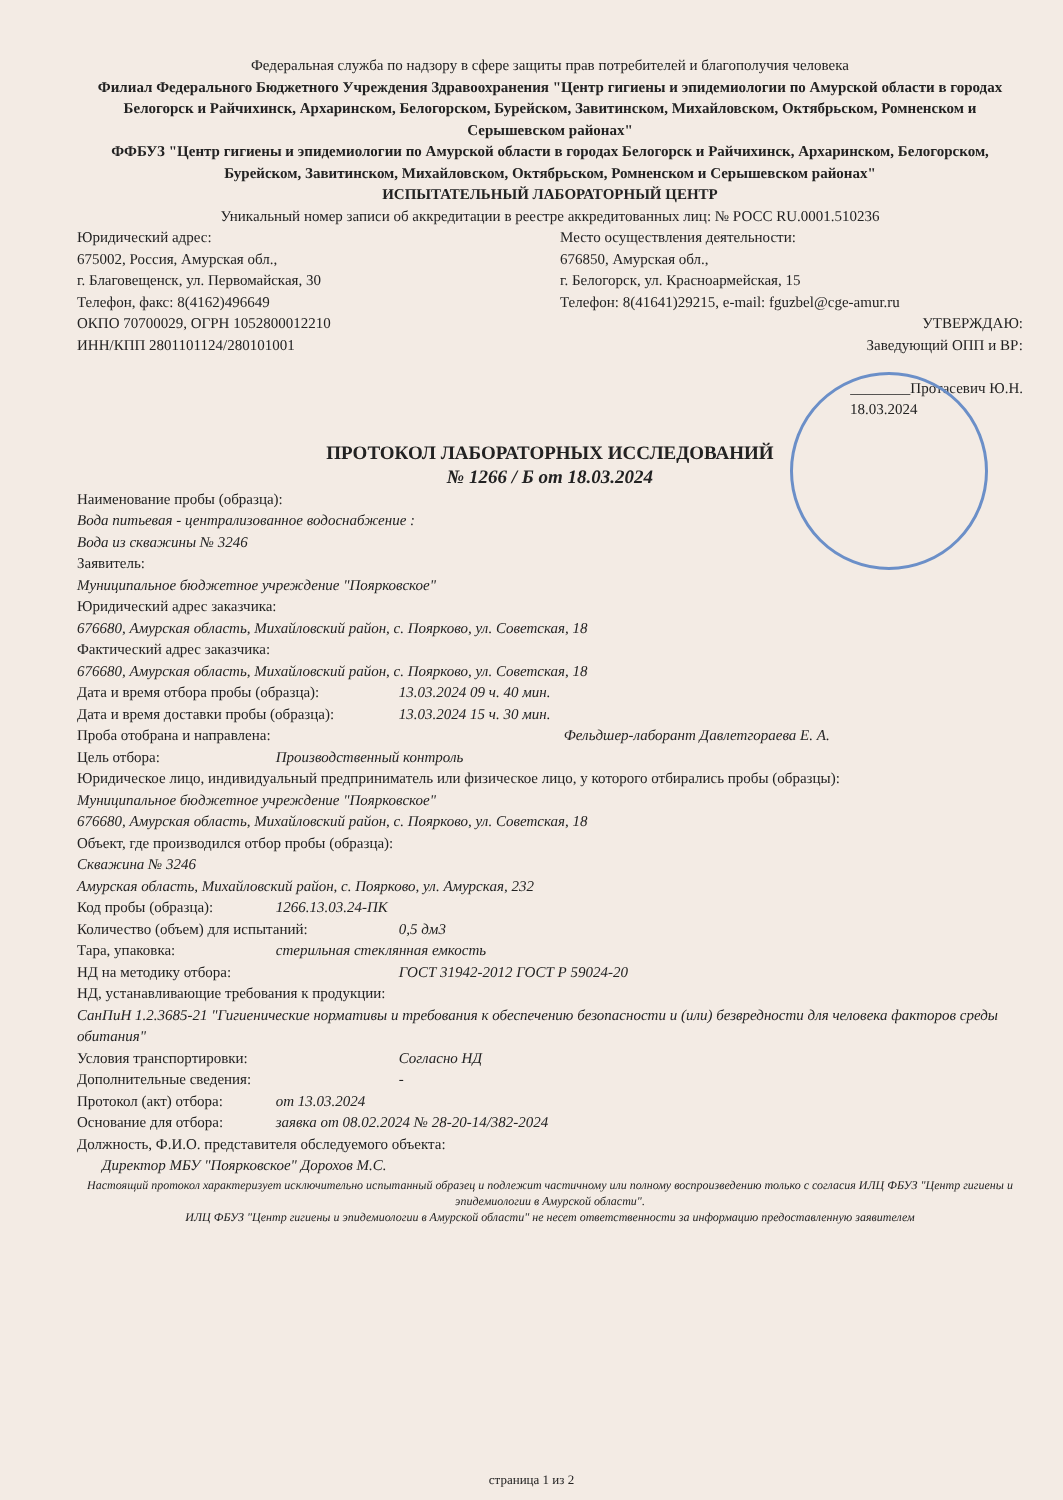Федеральная служба по надзору в сфере защиты прав потребителей и благополучия человека
Филиал Федерального Бюджетного Учреждения Здравоохранения "Центр гигиены и эпидемиологии по Амурской области в городах Белогорск и Райчихинск, Архаринском, Белогорском, Бурейском, Завитинском, Михайловском, Октябрьском, Ромненском и Серышевском районах"
ФФБУЗ "Центр гигиены и эпидемиологии по Амурской области в городах Белогорск и Райчихинск, Архаринском, Белогорском, Бурейском, Завитинском, Михайловском, Октябрьском, Ромненском и Серышевском районах"
ИСПЫТАТЕЛЬНЫЙ ЛАБОРАТОРНЫЙ ЦЕНТР
Уникальный номер записи об аккредитации в реестре аккредитованных лиц: № РОСС RU.0001.510236
Юридический адрес:
675002, Россия, Амурская обл.,
г. Благовещенск, ул. Первомайская, 30
Телефон, факс: 8(4162)496649
ОКПО 70700029, ОГРН 1052800012210
ИНН/КПП 2801101124/280101001
Место осуществления деятельности:
676850, Амурская обл.,
г. Белогорск, ул. Красноармейская, 15
Телефон: 8(41641)29215, e-mail: fguzbel@cge-amur.ru
УТВЕРЖДАЮ:
Заведующий ОПП и ВР:
________Протасевич Ю.Н.
18.03.2024
ПРОТОКОЛ ЛАБОРАТОРНЫХ ИССЛЕДОВАНИЙ
№ 1266 / Б от 18.03.2024
Наименование пробы (образца):
Вода питьевая - централизованное водоснабжение :
Вода из скважины № 3246
Заявитель:
Муниципальное бюджетное учреждение "Поярковское"
Юридический адрес заказчика:
676680, Амурская область, Михайловский район, с. Поярково, ул. Советская, 18
Фактический адрес заказчика:
676680, Амурская область, Михайловский район, с. Поярково, ул. Советская, 18
Дата и время отбора пробы (образца): 13.03.2024 09 ч. 40 мин.
Дата и время доставки пробы (образца): 13.03.2024 15 ч. 30 мин.
Проба отобрана и направлена: Фельдшер-лаборант Давлетгораева Е. А.
Цель отбора: Производственный контроль
Юридическое лицо, индивидуальный предприниматель или физическое лицо, у которого отбирались пробы (образцы):
Муниципальное бюджетное учреждение "Поярковское"
676680, Амурская область, Михайловский район, с. Поярково, ул. Советская, 18
Объект, где производился отбор пробы (образца):
Скважина № 3246
Амурская область, Михайловский район, с. Поярково, ул. Амурская, 232
Код пробы (образца): 1266.13.03.24-ПК
Количество (объем) для испытаний: 0,5 дм3
Тара, упаковка: стерильная стеклянная емкость
НД на методику отбора: ГОСТ 31942-2012 ГОСТ Р 59024-20
НД, устанавливающие требования к продукции:
СанПиН 1.2.3685-21 "Гигиенические нормативы и требования к обеспечению безопасности и (или) безвредности для человека факторов среды обитания"
Условия транспортировки: Согласно НД
Дополнительные сведения: -
Протокол (акт) отбора: от 13.03.2024
Основание для отбора: заявка от 08.02.2024 № 28-20-14/382-2024
Должность, Ф.И.О. представителя обследуемого объекта:
Директор МБУ "Поярковское" Дорохов М.С.
Настоящий протокол характеризует исключительно испытанный образец и подлежит частичному или полному воспроизведению только с согласия ИЛЦ ФБУЗ "Центр гигиены и эпидемиологии в Амурской области".
ИЛЦ ФБУЗ "Центр гигиены и эпидемиологии в Амурской области" не несет ответственности за информацию предоставленную заявителем
страница 1 из 2